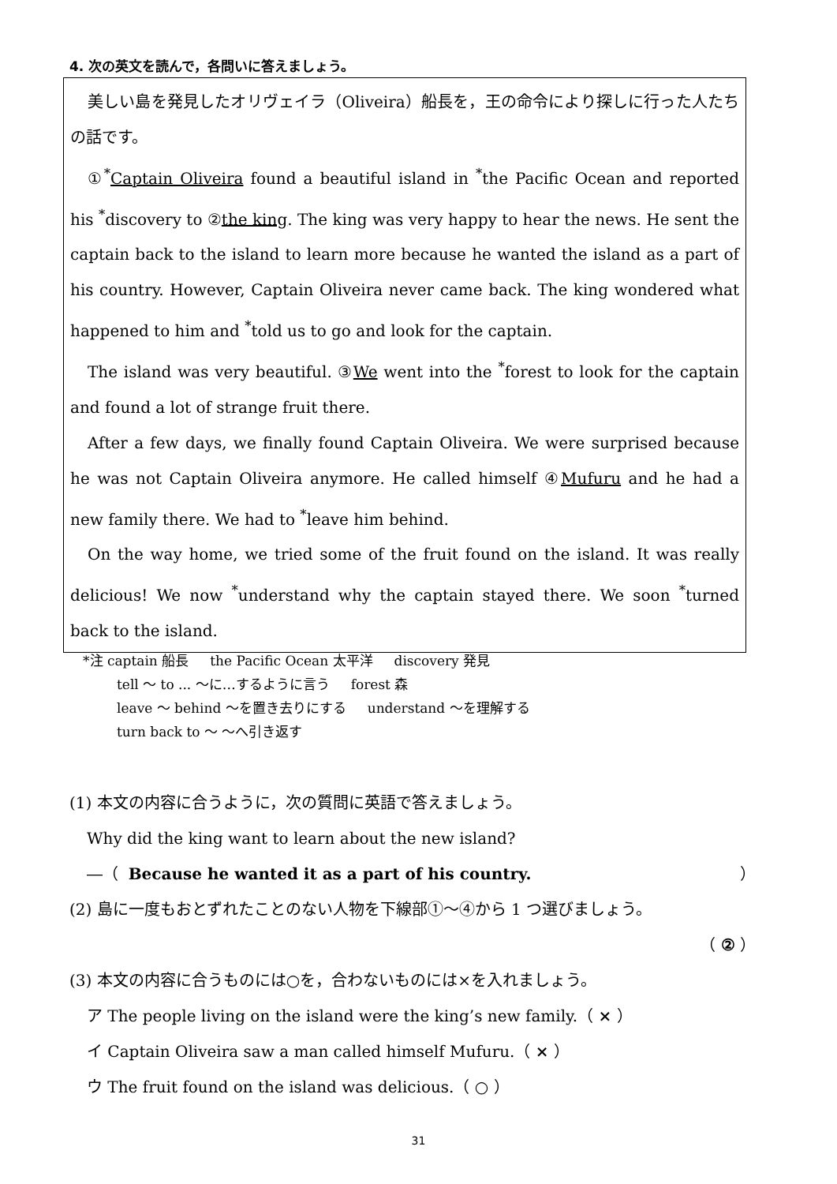4. 次の英文を読んで，各問いに答えましょう。
美しい島を発見したオリヴェイラ（Oliveira）船長を，王の命令により探しに行った人たちの話です。
①<sup>*</sup>Captain Oliveira found a beautiful island in <sup>*</sup>the Pacific Ocean and reported his <sup>*</sup>discovery to ②the king. The king was very happy to hear the news. He sent the captain back to the island to learn more because he wanted the island as a part of his country. However, Captain Oliveira never came back. The king wondered what happened to him and <sup>*</sup>told us to go and look for the captain.
The island was very beautiful. ③We went into the <sup>*</sup>forest to look for the captain and found a lot of strange fruit there.
After a few days, we finally found Captain Oliveira. We were surprised because he was not Captain Oliveira anymore. He called himself ④Mufuru and he had a new family there. We had to <sup>*</sup>leave him behind.
On the way home, we tried some of the fruit found on the island. It was really delicious! We now <sup>*</sup>understand why the captain stayed there. We soon <sup>*</sup>turned back to the island.
*注 captain 船長 the Pacific Ocean 太平洋 discovery 発見
tell ～ to ... ～に…するように言う forest 森
leave ～ behind ～を置き去りにする understand ～を理解する
turn back to ～ ～へ引き返す
(1) 本文の内容に合うように，次の質問に英語で答えましょう。
Why did the king want to learn about the new island?
―（ Because he wanted it as a part of his country. ）
(2) 島に一度もおとずれたことのない人物を下線部①～④から 1 つ選びましょう。
（ ② ）
(3) 本文の内容に合うものには○を，合わないものには×を入れましょう。
ア The people living on the island were the king’s new family.（ × ）
イ Captain Oliveira saw a man called himself Mufuru.（ × ）
ウ The fruit found on the island was delicious.（ ○ ）
31